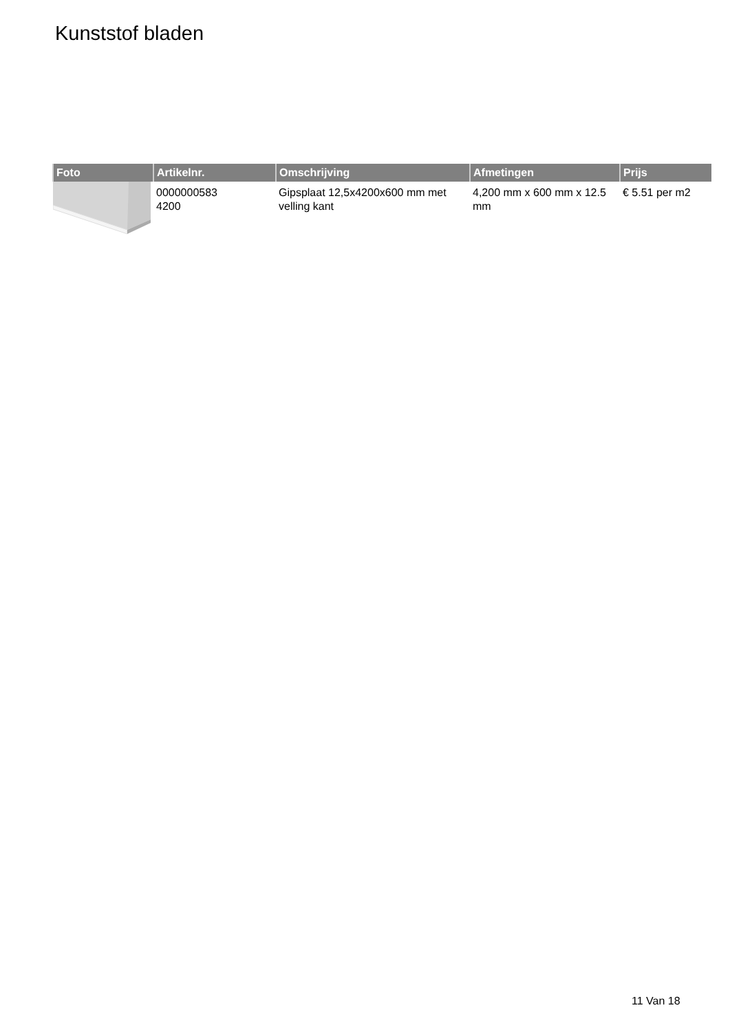Kunststof bladen
| Foto | Artikelnr. | Omschrijving | Afmetingen | Prijs |
| --- | --- | --- | --- | --- |
| | 0000000583 4200 | Gipsplaat 12,5x4200x600 mm met velling kant | 4,200 mm x 600 mm x 12.5 mm | € 5.51 per m2 |
11 Van 18